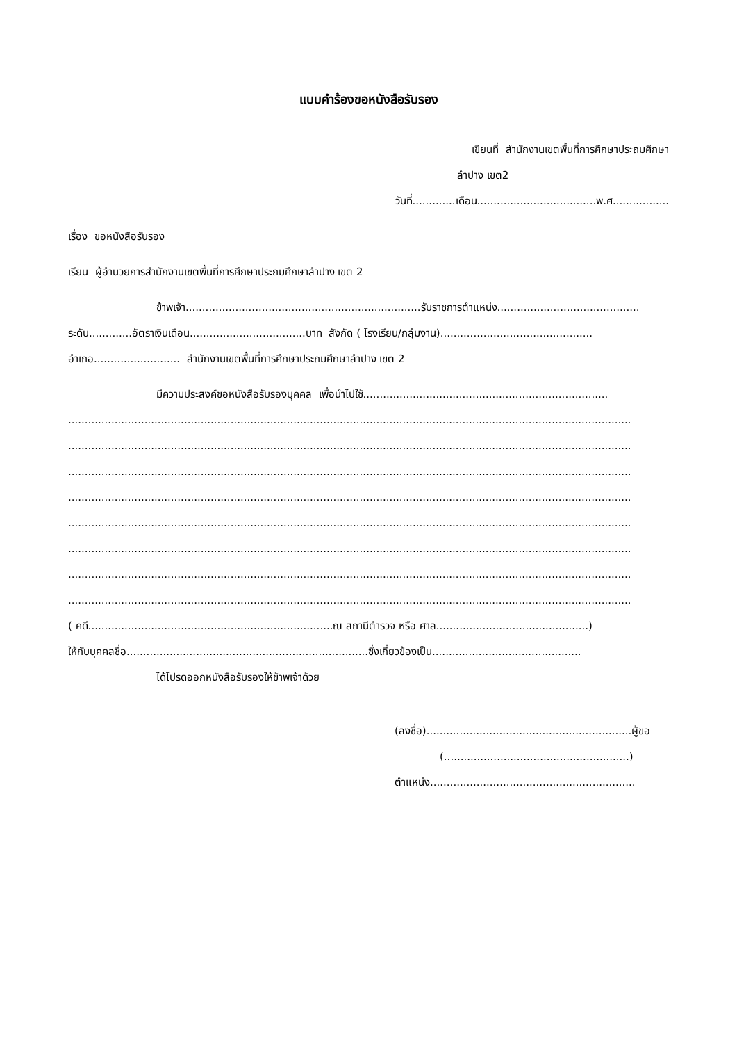แบบคำร้องขอหนังสือรับรอง
เขียนที่ สำนักงานเขตพื้นที่การศึกษาประถมศึกษา
ลำปาง เขต2
วันที่.............เดือน....................................พ.ศ.................
เรื่อง ขอหนังสือรับรอง
เรียน ผู้อำนวยการสำนักงานเขตพื้นที่การศึกษาประถมศึกษาลำปาง เขต 2
ข้าพเจ้า.......................................................................รับราชการตำแหน่ง...........................................
ระดับ.............อัตราเงินเดือน...................................บาท สังกัด ( โรงเรียน/กลุ่มงาน)..............................................
อำเภอ.......................... สำนักงานเขตพื้นที่การศึกษาประถมศึกษาลำปาง เขต 2
มีความประสงค์ขอหนังสือรับรองบุคคล เพื่อนำไปใช้..........................................................................
..........................................................................................................................................................................
..........................................................................................................................................................................
..........................................................................................................................................................................
..........................................................................................................................................................................
..........................................................................................................................................................................
..........................................................................................................................................................................
..........................................................................................................................................................................
..........................................................................................................................................................................
( คดี..........................................................................ณ สถานีตำรวจ หรือ ศาล..............................................)
ให้กับบุคคลชื่อ.........................................................................ซึ่งเกี่ยวข้องเป็น.............................................
ได้โปรดออกหนังสือรับรองให้ข้าพเจ้าด้วย
(ลงชื่อ)..............................................................ผู้ขอ
(........................................................)
ตำแหน่ง..............................................................